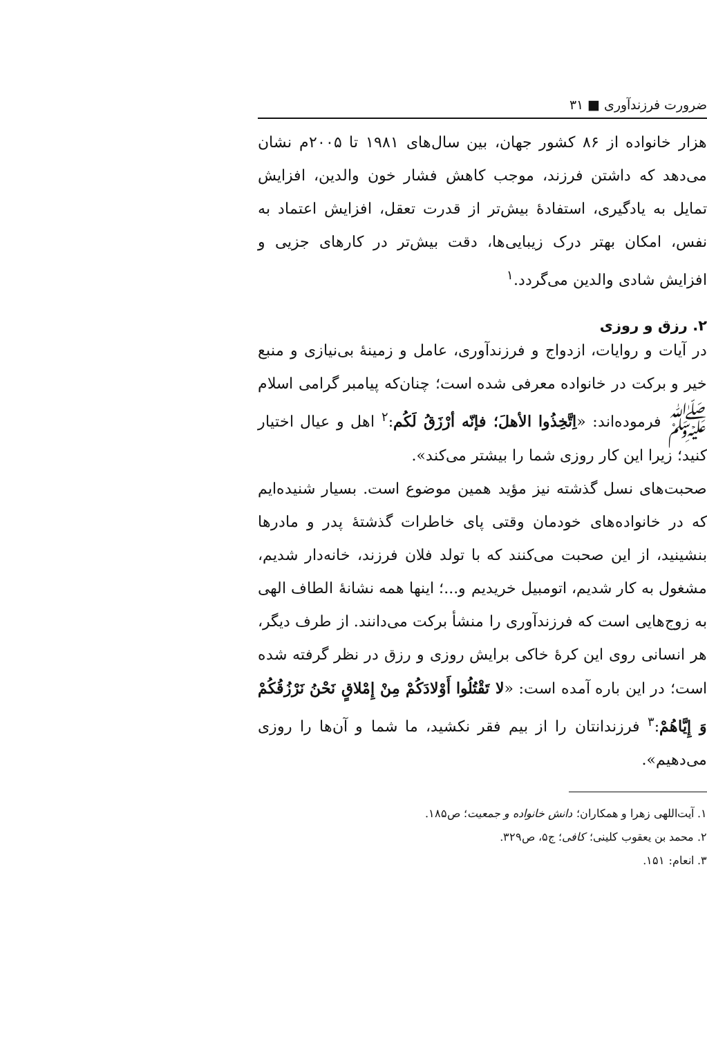ضرورت فرزندآوری ■ ۳۱
هزار خانواده از ۸۶ کشور جهان، بین سال‌های ۱۹۸۱ تا ۲۰۰۵م نشان می‌دهد که داشتن فرزند، موجب کاهش فشار خون والدین، افزایش تمایل به یادگیری، استفادهٔ بیش‌تر از قدرت تعقل، افزایش اعتماد به نفس، امکان بهتر درک زیبایی‌ها، دقت بیش‌تر در کارهای جزیی و افزایش شادی والدین می‌گردد.<sup>۱</sup>
۲. رزق و روزی
در آیات و روایات، ازدواج و فرزندآوری، عامل و زمینهٔ بی‌نیازی و منبع خیر و برکت در خانواده معرفی شده است؛ چنان‌که پیامبر گرامی اسلام ﷺ فرموده‌اند: «اِتَّخِذُوا الأهلَ؛ فإنّه أرْزَقُ لَکُم:<sup>۲</sup> اهل و عیال اختیار کنید؛ زیرا این کار روزی شما را بیشتر می‌کند».
صحبت‌های نسل گذشته نیز مؤید همین موضوع است. بسیار شنیده‌ایم که در خانواده‌های خودمان وقتی پای خاطرات گذشتهٔ پدر و مادرها بنشینید، از این صحبت می‌کنند که با تولد فلان فرزند، خانه‌دار شدیم، مشغول به کار شدیم، اتومبیل خریدیم و...؛ اینها همه نشانهٔ الطاف الهی به زوج‌هایی است که فرزندآوری را منشأ برکت می‌دانند. از طرف دیگر، هر انسانی روی این کرهٔ خاکی برایش روزی و رزق در نظر گرفته شده است؛ در این باره آمده است: «لا تَقْتُلُوا أَوْلادَکُمْ مِنْ إِمْلاقٍ نَحْنُ نَرْزُقُکُمْ وَ إِیَّاهُمْ:<sup>۳</sup> فرزندانتان را از بیم فقر نکشید، ما شما و آن‌ها را روزی می‌دهیم».
۱. آیت‌اللهی زهرا و همکاران؛ دانش خانواده و جمعیت؛ ص۱۸۵.
۲. محمد بن یعقوب کلینی؛ کافی؛ ج۵، ص۳۲۹.
۳. انعام: ۱۵۱.